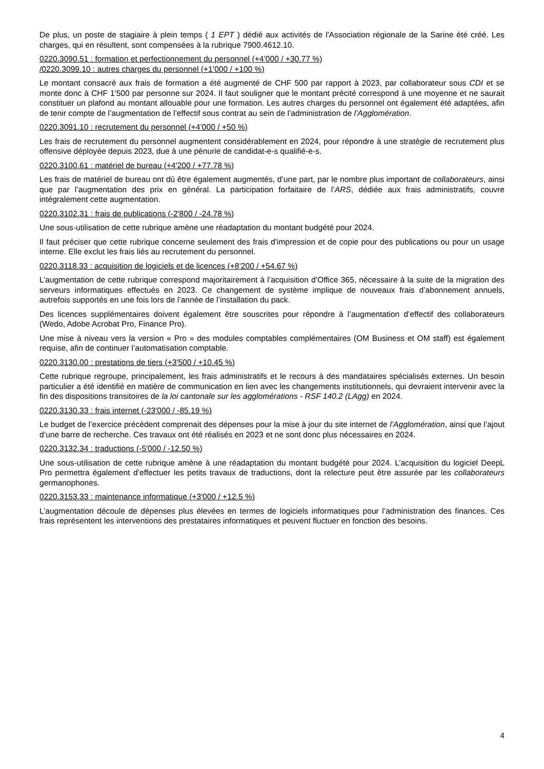De plus, un poste de stagiaire à plein temps ( 1 EPT ) dédié aux activités de l'Association régionale de la Sarine été créé. Les charges, qui en résultent, sont compensées à la rubrique 7900.4612.10.
0220.3090.51 : formation et perfectionnement du personnel (+4’000 / +30.77 %)
/0220.3099.10 : autres charges du personnel (+1’000 / +100 %)
Le montant consacré aux frais de formation a été augmenté de CHF 500 par rapport à 2023, par collaborateur sous CDI et se monte donc à CHF 1'500 par personne sur 2024. Il faut souligner que le montant précité correspond à une moyenne et ne saurait constituer un plafond au montant allouable pour une formation. Les autres charges du personnel ont également été adaptées, afin de tenir compte de l’augmentation de l’effectif sous contrat au sein de l’administration de l’Agglomération.
0220.3091.10 : recrutement du personnel (+4’000 / +50 %)
Les frais de recrutement du personnel augmentent considérablement en 2024, pour répondre à une stratégie de recrutement plus offensive déployée depuis 2023, due à une pénurie de candidat-e-s qualifié-e-s.
0220.3100.61 : matériel de bureau (+4'200 / +77.78 %)
Les frais de matériel de bureau ont dû être également augmentés, d’une part, par le nombre plus important de collaborateurs, ainsi que par l’augmentation des prix en général. La participation forfaitaire de l’ARS, dédiée aux frais administratifs, couvre intégralement cette augmentation.
0220.3102.31 : frais de publications (-2'800 / -24.78 %)
Une sous-utilisation de cette rubrique amène une réadaptation du montant budgété pour 2024.
Il faut préciser que cette rubrique concerne seulement des frais d'impression et de copie pour des publications ou pour un usage interne. Elle exclut les frais liés au recrutement du personnel.
0220.3118.33 : acquisition de logiciels et de licences (+8’200 / +54.67 %)
L’augmentation de cette rubrique correspond majoritairement à l’acquisition d’Office 365, nécessaire à la suite de la migration des serveurs informatiques effectués en 2023. Ce changement de système implique de nouveaux frais d’abonnement annuels, autrefois supportés en une fois lors de l’année de l’installation du pack.
Des licences supplémentaires doivent également être souscrites pour répondre à l’augmentation d’effectif des collaborateurs (Wedo, Adobe Acrobat Pro, Finance Pro).
Une mise à niveau vers la version « Pro » des modules comptables complémentaires (OM Business et OM staff) est également requise, afin de continuer l’automatisation comptable.
0220.3130.00 : prestations de tiers (+3'500 / +10.45 %)
Cette rubrique regroupe, principalement, les frais administratifs et le recours à des mandataires spécialisés externes. Un besoin particulier a été identifié en matière de communication en lien avec les changements institutionnels, qui devraient intervenir avec la fin des dispositions transitoires de la loi cantonale sur les agglomérations - RSF 140.2 (LAgg) en 2024.
0220.3130.33 : frais internet (-23'000 / -85.19 %)
Le budget de l’exercice précédent comprenait des dépenses pour la mise à jour du site internet de l’Agglomération, ainsi que l’ajout d’une barre de recherche. Ces travaux ont été réalisés en 2023 et ne sont donc plus nécessaires en 2024.
0220.3132.34 : traductions (-5'000 / -12.50 %)
Une sous-utilisation de cette rubrique amène à une réadaptation du montant budgété pour 2024. L’acquisition du logiciel DeepL Pro permettra également d’effectuer les petits travaux de traductions, dont la relecture peut être assurée par les collaborateurs germanophones.
0220.3153.33 : maintenance informatique (+3'000 / +12.5 %)
L’augmentation découle de dépenses plus élevées en termes de logiciels informatiques pour l’administration des finances. Ces frais représentent les interventions des prestataires informatiques et peuvent fluctuer en fonction des besoins.
4